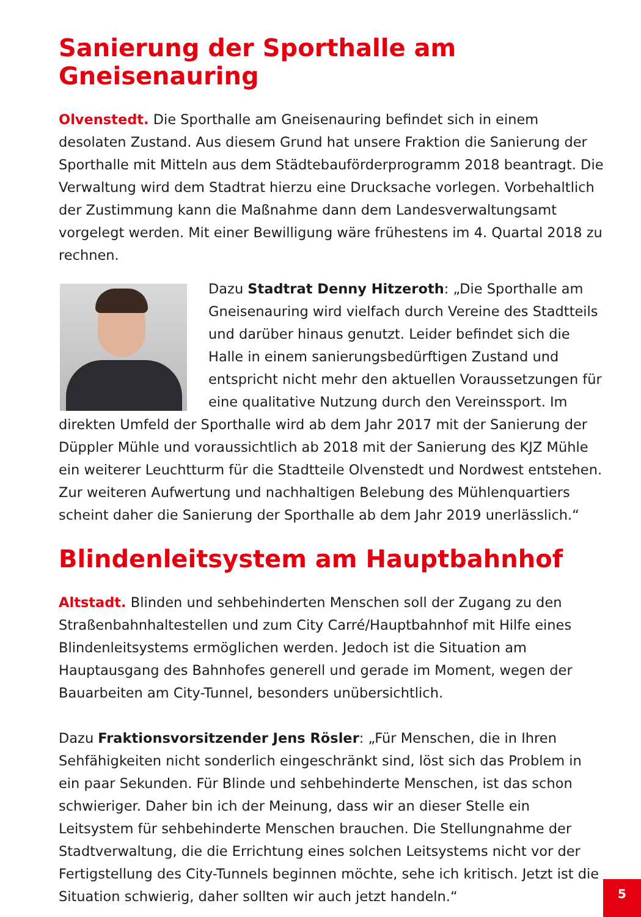Sanierung der Sporthalle am Gneisenauring
Olvenstedt. Die Sporthalle am Gneisenauring befindet sich in einem desolaten Zustand. Aus diesem Grund hat unsere Fraktion die Sanierung der Sporthalle mit Mitteln aus dem Städtebauförderprogramm 2018 beantragt. Die Verwaltung wird dem Stadtrat hierzu eine Drucksache vorlegen. Vorbehaltlich der Zustimmung kann die Maßnahme dann dem Landesverwaltungsamt vorgelegt werden. Mit einer Bewilligung wäre frühestens im 4. Quartal 2018 zu rechnen.
Dazu Stadtrat Denny Hitzeroth: „Die Sporthalle am Gneisenauring wird vielfach durch Vereine des Stadtteils und darüber hinaus genutzt. Leider befindet sich die Halle in einem sanierungsbedürftigen Zustand und entspricht nicht mehr den aktuellen Voraussetzungen für eine qualitative Nutzung durch den Vereinssport. Im direkten Umfeld der Sporthalle wird ab dem Jahr 2017 mit der Sanierung der Düppler Mühle und voraussichtlich ab 2018 mit der Sanierung des KJZ Mühle ein weiterer Leuchtturm für die Stadtteile Olvenstedt und Nordwest entstehen. Zur weiteren Aufwertung und nachhaltigen Belebung des Mühlenquartiers scheint daher die Sanierung der Sporthalle ab dem Jahr 2019 unerlässlich.“
Blindenleitsystem am Hauptbahnhof
Altstadt. Blinden und sehbehinderten Menschen soll der Zugang zu den Straßenbahnhaltestellen und zum City Carré/Hauptbahnhof mit Hilfe eines Blindenleitsystems ermöglichen werden. Jedoch ist die Situation am Hauptausgang des Bahnhofes generell und gerade im Moment, wegen der Bauarbeiten am City-Tunnel, besonders unübersichtlich.
Dazu Fraktionsvorsitzender Jens Rösler: „Für Menschen, die in Ihren Sehfähigkeiten nicht sonderlich eingeschränkt sind, löst sich das Problem in ein paar Sekunden. Für Blinde und sehbehinderte Menschen, ist das schon schwieriger. Daher bin ich der Meinung, dass wir an dieser Stelle ein Leitsystem für sehbehinderte Menschen brauchen. Die Stellungnahme der Stadtverwaltung, die die Errichtung eines solchen Leitsystems nicht vor der Fertigstellung des City-Tunnels beginnen möchte, sehe ich kritisch. Jetzt ist die Situation schwierig, daher sollten wir auch jetzt handeln.“
5